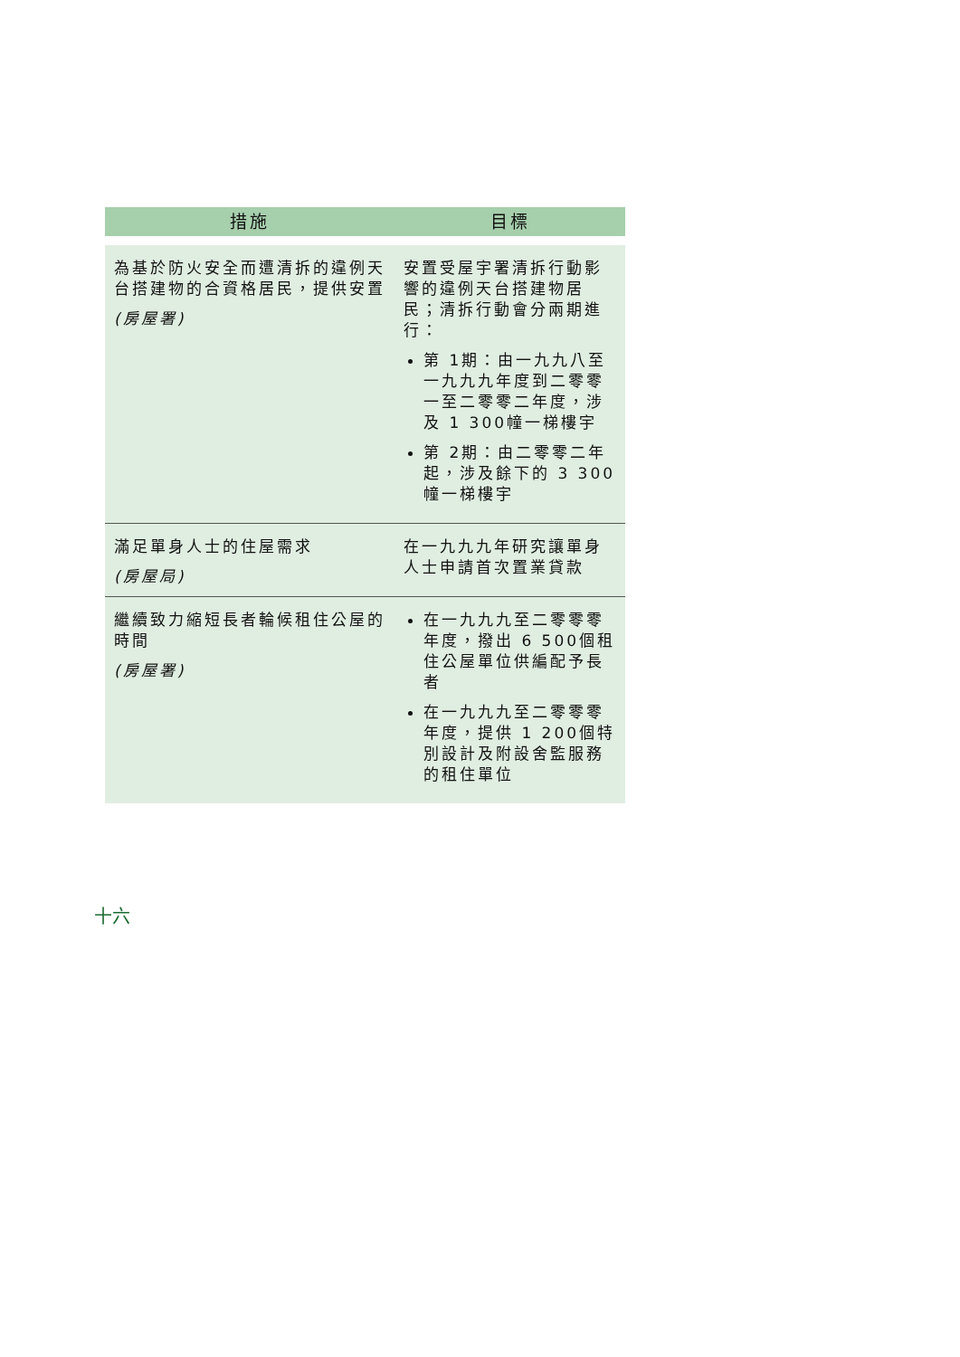| 措施 | 目標 |
| --- | --- |
| 為基於防火安全而遭清拆的違例天台搭建物的合資格居民，提供安置 (房屋署) | 安置受屋宇署清拆行動影響的違例天台搭建物居民；清拆行動會分兩期進行： 第 1期：由一九九八至一九九九年度到二零零一至二零零二年度，涉及 1 300幢一梯樓宇 第 2期：由二零零二年起，涉及餘下的 3 300幢一梯樓宇 |
| 滿足單身人士的住屋需求 (房屋局) | 在一九九九年研究讓單身人士申請首次置業貸款 |
| 繼續致力縮短長者輪候租住公屋的時間 (房屋署) | 在一九九九至二零零零年度，撥出 6 500個租住公屋單位供編配予長者 在一九九九至二零零零年度，提供 1 200個特別設計及附設舍監服務的租住單位 |
十六